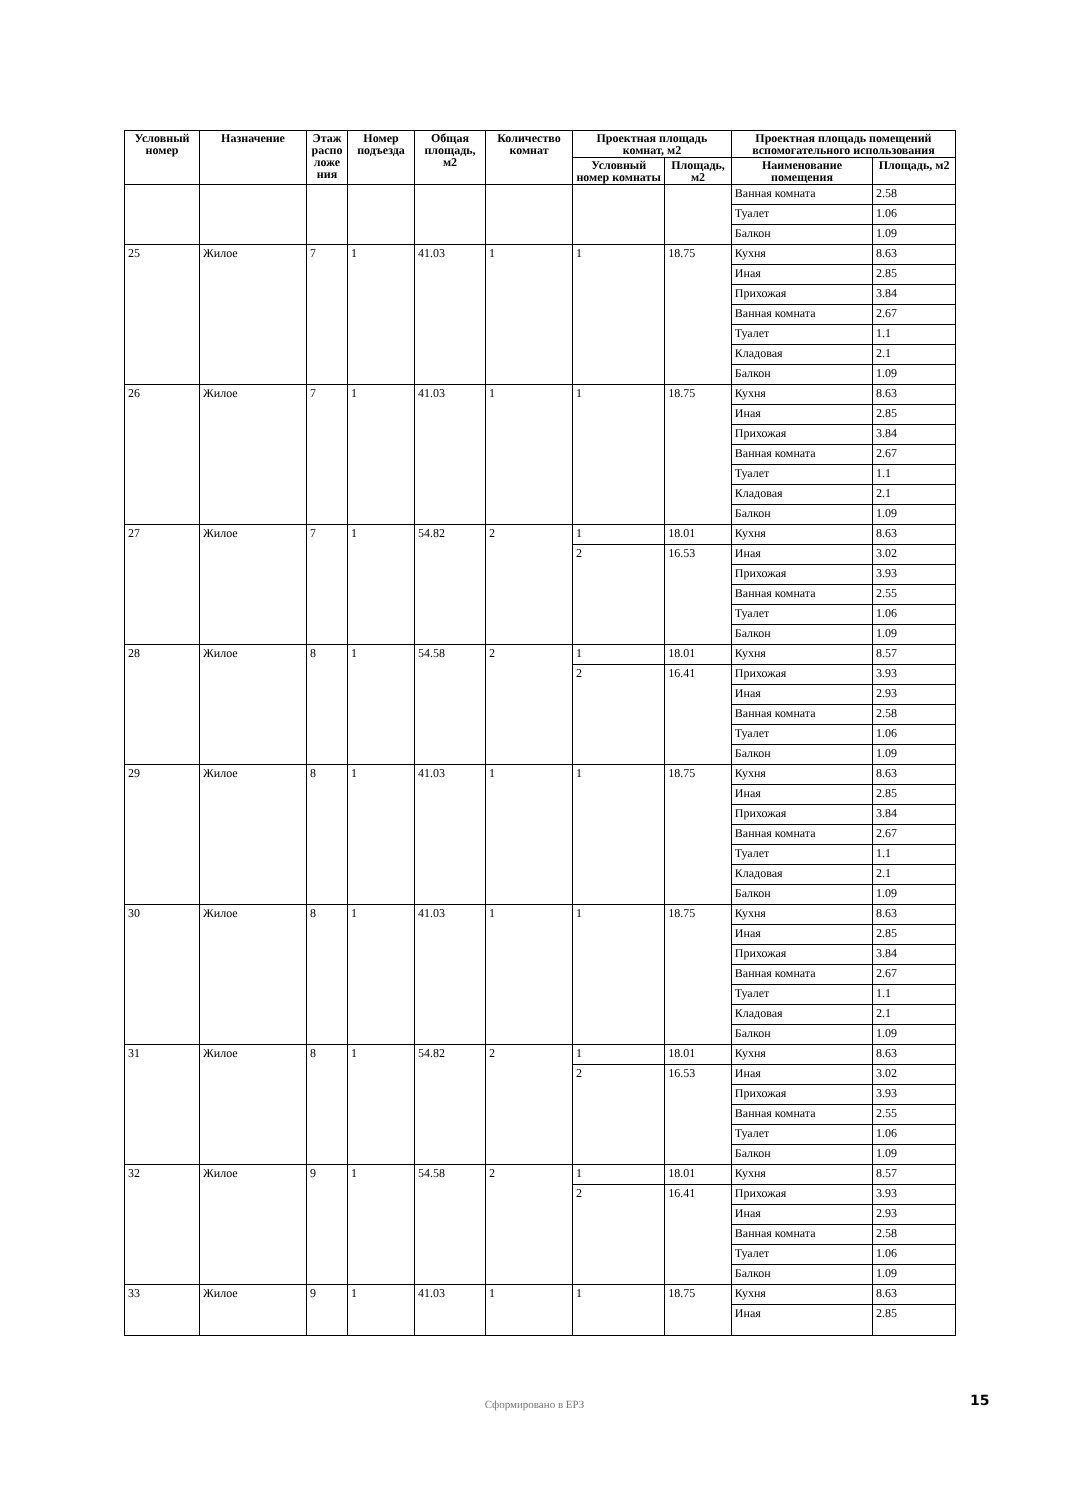| Условный номер | Назначение | Этаж распо ложе ния | Номер подъезда | Общая площадь, м2 | Количество комнат | Проектная площадь комнат, м2 | | Проектная площадь помещений вспомогательного использования | |
| --- | --- | --- | --- | --- | --- | --- | --- | --- | --- |
| | | | | | | Условный номер комнаты | Площадь, м2 | Наименование помещения | Площадь, м2 |
| | | | | | | | | Ванная комната | 2.58 |
| | | | | | | | | Туалет | 1.06 |
| | | | | | | | | Балкон | 1.09 |
| 25 | Жилое | 7 | 1 | 41.03 | 1 | 1 | 18.75 | Кухня | 8.63 |
| | | | | | | | | Иная | 2.85 |
| | | | | | | | | Прихожая | 3.84 |
| | | | | | | | | Ванная комната | 2.67 |
| | | | | | | | | Туалет | 1.1 |
| | | | | | | | | Кладовая | 2.1 |
| | | | | | | | | Балкон | 1.09 |
| 26 | Жилое | 7 | 1 | 41.03 | 1 | 1 | 18.75 | Кухня | 8.63 |
| | | | | | | | | Иная | 2.85 |
| | | | | | | | | Прихожая | 3.84 |
| | | | | | | | | Ванная комната | 2.67 |
| | | | | | | | | Туалет | 1.1 |
| | | | | | | | | Кладовая | 2.1 |
| | | | | | | | | Балкон | 1.09 |
| 27 | Жилое | 7 | 1 | 54.82 | 2 | 1 | 18.01 | Кухня | 8.63 |
| | | | | | | 2 | 16.53 | Иная | 3.02 |
| | | | | | | | | Прихожая | 3.93 |
| | | | | | | | | Ванная комната | 2.55 |
| | | | | | | | | Туалет | 1.06 |
| | | | | | | | | Балкон | 1.09 |
| 28 | Жилое | 8 | 1 | 54.58 | 2 | 1 | 18.01 | Кухня | 8.57 |
| | | | | | | 2 | 16.41 | Прихожая | 3.93 |
| | | | | | | | | Иная | 2.93 |
| | | | | | | | | Ванная комната | 2.58 |
| | | | | | | | | Туалет | 1.06 |
| | | | | | | | | Балкон | 1.09 |
| 29 | Жилое | 8 | 1 | 41.03 | 1 | 1 | 18.75 | Кухня | 8.63 |
| | | | | | | | | Иная | 2.85 |
| | | | | | | | | Прихожая | 3.84 |
| | | | | | | | | Ванная комната | 2.67 |
| | | | | | | | | Туалет | 1.1 |
| | | | | | | | | Кладовая | 2.1 |
| | | | | | | | | Балкон | 1.09 |
| 30 | Жилое | 8 | 1 | 41.03 | 1 | 1 | 18.75 | Кухня | 8.63 |
| | | | | | | | | Иная | 2.85 |
| | | | | | | | | Прихожая | 3.84 |
| | | | | | | | | Ванная комната | 2.67 |
| | | | | | | | | Туалет | 1.1 |
| | | | | | | | | Кладовая | 2.1 |
| | | | | | | | | Балкон | 1.09 |
| 31 | Жилое | 8 | 1 | 54.82 | 2 | 1 | 18.01 | Кухня | 8.63 |
| | | | | | | 2 | 16.53 | Иная | 3.02 |
| | | | | | | | | Прихожая | 3.93 |
| | | | | | | | | Ванная комната | 2.55 |
| | | | | | | | | Туалет | 1.06 |
| | | | | | | | | Балкон | 1.09 |
| 32 | Жилое | 9 | 1 | 54.58 | 2 | 1 | 18.01 | Кухня | 8.57 |
| | | | | | | 2 | 16.41 | Прихожая | 3.93 |
| | | | | | | | | Иная | 2.93 |
| | | | | | | | | Ванная комната | 2.58 |
| | | | | | | | | Туалет | 1.06 |
| | | | | | | | | Балкон | 1.09 |
| 33 | Жилое | 9 | 1 | 41.03 | 1 | 1 | 18.75 | Кухня | 8.63 |
| | | | | | | | | Иная | 2.85 |
Сформировано в ЕРЗ 15